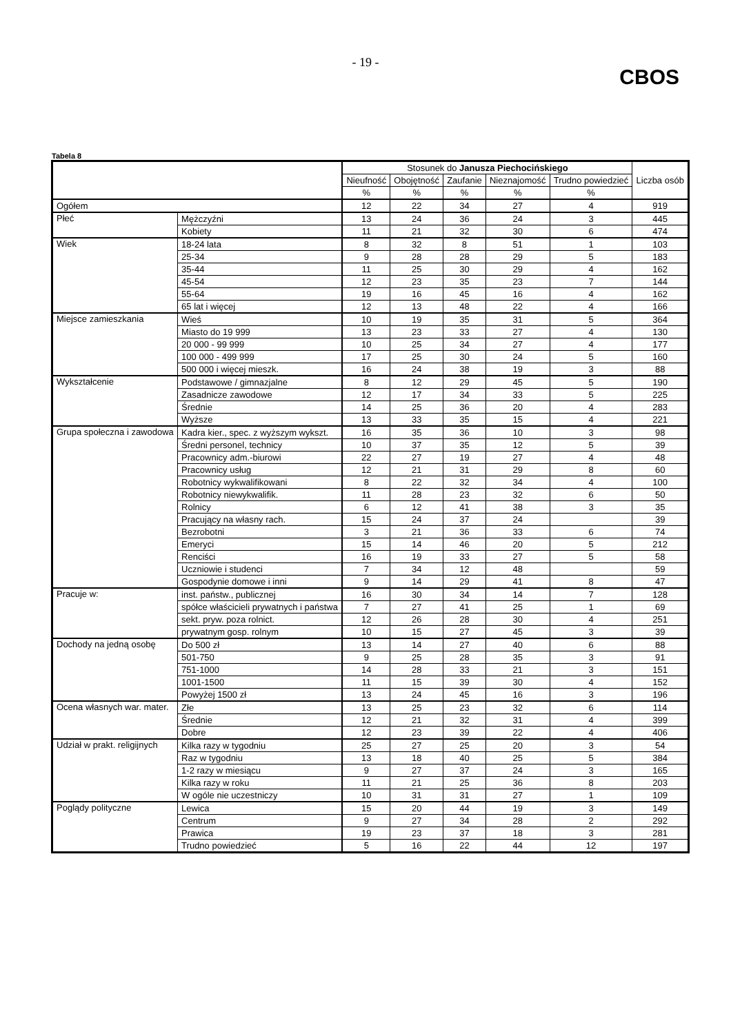- 19 -
CBOS
Tabela 8
| | | Stosunek do Janusza Piechocińskiego | | | | | Liczba osób |
| --- | --- | --- | --- | --- | --- | --- | --- |
| | | Nieufność | Obojętność | Zaufanie | Nieznajomość | Trudno powiedzieć | |
| | | % | % | % | % | % | |
| Ogółem | | 12 | 22 | 34 | 27 | 4 | 919 |
| Płeć | Mężczyźni | 13 | 24 | 36 | 24 | 3 | 445 |
| | Kobiety | 11 | 21 | 32 | 30 | 6 | 474 |
| Wiek | 18-24 lata | 8 | 32 | 8 | 51 | 1 | 103 |
| | 25-34 | 9 | 28 | 28 | 29 | 5 | 183 |
| | 35-44 | 11 | 25 | 30 | 29 | 4 | 162 |
| | 45-54 | 12 | 23 | 35 | 23 | 7 | 144 |
| | 55-64 | 19 | 16 | 45 | 16 | 4 | 162 |
| | 65 lat i więcej | 12 | 13 | 48 | 22 | 4 | 166 |
| Miejsce zamieszkania | Wieś | 10 | 19 | 35 | 31 | 5 | 364 |
| | Miasto do 19 999 | 13 | 23 | 33 | 27 | 4 | 130 |
| | 20 000 - 99 999 | 10 | 25 | 34 | 27 | 4 | 177 |
| | 100 000 - 499 999 | 17 | 25 | 30 | 24 | 5 | 160 |
| | 500 000 i więcej mieszk. | 16 | 24 | 38 | 19 | 3 | 88 |
| Wykształcenie | Podstawowe / gimnazjalne | 8 | 12 | 29 | 45 | 5 | 190 |
| | Zasadnicze zawodowe | 12 | 17 | 34 | 33 | 5 | 225 |
| | Średnie | 14 | 25 | 36 | 20 | 4 | 283 |
| | Wyższe | 13 | 33 | 35 | 15 | 4 | 221 |
| Grupa społeczna i zawodowa | Kadra kier., spec. z wyższym wykszt. | 16 | 35 | 36 | 10 | 3 | 98 |
| | Średni personel, technicy | 10 | 37 | 35 | 12 | 5 | 39 |
| | Pracownicy adm.-biurowi | 22 | 27 | 19 | 27 | 4 | 48 |
| | Pracownicy usług | 12 | 21 | 31 | 29 | 8 | 60 |
| | Robotnicy wykwalifikowani | 8 | 22 | 32 | 34 | 4 | 100 |
| | Robotnicy niewykwalifik. | 11 | 28 | 23 | 32 | 6 | 50 |
| | Rolnicy | 6 | 12 | 41 | 38 | 3 | 35 |
| | Pracujący na własny rach. | 15 | 24 | 37 | 24 | | 39 |
| | Bezrobotni | 3 | 21 | 36 | 33 | 6 | 74 |
| | Emeryci | 15 | 14 | 46 | 20 | 5 | 212 |
| | Renciści | 16 | 19 | 33 | 27 | 5 | 58 |
| | Uczniowie i studenci | 7 | 34 | 12 | 48 | | 59 |
| | Gospodynie domowe i inni | 9 | 14 | 29 | 41 | 8 | 47 |
| Pracuje w: | inst. państw., publicznej | 16 | 30 | 34 | 14 | 7 | 128 |
| | spółce właścicieli prywatnych i państwa | 7 | 27 | 41 | 25 | 1 | 69 |
| | sekt. pryw. poza rolnict. | 12 | 26 | 28 | 30 | 4 | 251 |
| | prywatnym gosp. rolnym | 10 | 15 | 27 | 45 | 3 | 39 |
| Dochody na jedną osobę | Do 500 zł | 13 | 14 | 27 | 40 | 6 | 88 |
| | 501-750 | 9 | 25 | 28 | 35 | 3 | 91 |
| | 751-1000 | 14 | 28 | 33 | 21 | 3 | 151 |
| | 1001-1500 | 11 | 15 | 39 | 30 | 4 | 152 |
| | Powyżej 1500 zł | 13 | 24 | 45 | 16 | 3 | 196 |
| Ocena własnych war. mater. | Złe | 13 | 25 | 23 | 32 | 6 | 114 |
| | Średnie | 12 | 21 | 32 | 31 | 4 | 399 |
| | Dobre | 12 | 23 | 39 | 22 | 4 | 406 |
| Udział w prakt. religijnych | Kilka razy w tygodniu | 25 | 27 | 25 | 20 | 3 | 54 |
| | Raz w tygodniu | 13 | 18 | 40 | 25 | 5 | 384 |
| | 1-2 razy w miesiącu | 9 | 27 | 37 | 24 | 3 | 165 |
| | Kilka razy w roku | 11 | 21 | 25 | 36 | 8 | 203 |
| | W ogóle nie uczestniczy | 10 | 31 | 31 | 27 | 1 | 109 |
| Poglądy polityczne | Lewica | 15 | 20 | 44 | 19 | 3 | 149 |
| | Centrum | 9 | 27 | 34 | 28 | 2 | 292 |
| | Prawica | 19 | 23 | 37 | 18 | 3 | 281 |
| | Trudno powiedzieć | 5 | 16 | 22 | 44 | 12 | 197 |